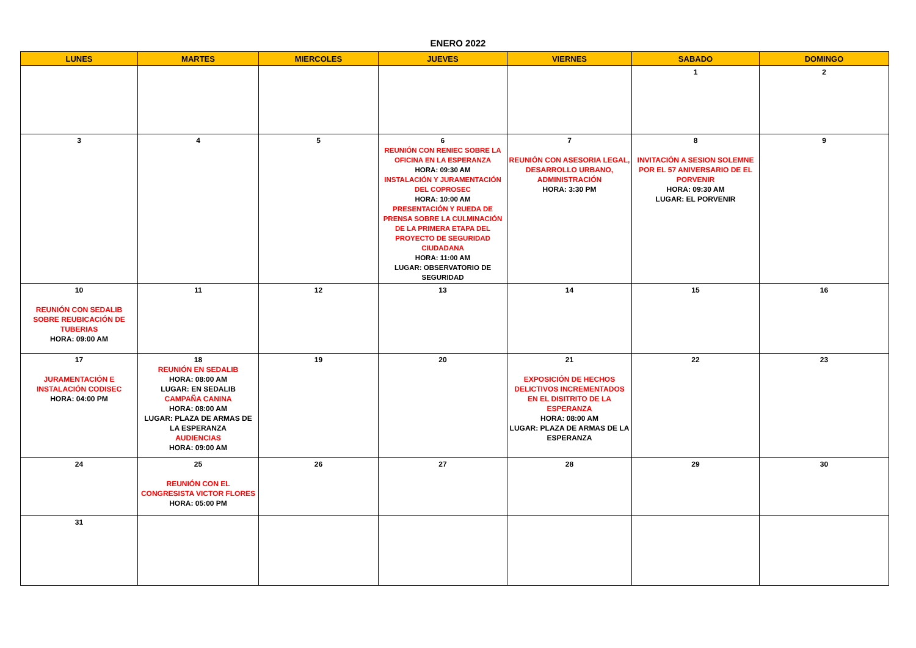ENERO 2022
| LUNES | MARTES | MIERCOLES | JUEVES | VIERNES | SABADO | DOMINGO |
| --- | --- | --- | --- | --- | --- | --- |
| | | | | | 1 | 2 |
| 3 | 4 | 5 | 6 REUNIÓN CON RENIEC SOBRE LA OFICINA EN LA ESPERANZA HORA: 09:30 AM INSTALACIÓN Y JURAMENTACIÓN DEL COPROSEC HORA: 10:00 AM PRESENTACIÓN Y RUEDA DE PRENSA SOBRE LA CULMINACIÓN DE LA PRIMERA ETAPA DEL PROYECTO DE SEGURIDAD CIUDADANA HORA: 11:00 AM LUGAR: OBSERVATORIO DE SEGURIDAD | 7 REUNIÓN CON ASESORIA LEGAL, DESARROLLO URBANO, ADMINISTRACIÓN HORA: 3:30 PM | 8 INVITACIÓN A SESION SOLEMNE POR EL 57 ANIVERSARIO DE EL PORVENIR HORA: 09:30 AM LUGAR: EL PORVENIR | 9 |
| 10 REUNIÓN CON SEDALIB SOBRE REUBICACIÓN DE TUBERIAS HORA: 09:00 AM | 11 | 12 | 13 | 14 | 15 | 16 |
| 17 JURAMENTACIÓN E INSTALACIÓN CODISEC HORA: 04:00 PM | 18 REUNIÓN EN SEDALIB HORA: 08:00 AM LUGAR: EN SEDALIB CAMPAÑA CANINA HORA: 08:00 AM LUGAR: PLAZA DE ARMAS DE LA ESPERANZA AUDIENCIAS HORA: 09:00 AM | 19 | 20 | 21 EXPOSICIÓN DE HECHOS DELICTIVOS INCREMENTADOS EN EL DISITRITO DE LA ESPERANZA HORA: 08:00 AM LUGAR: PLAZA DE ARMAS DE LA ESPERANZA | 22 | 23 |
| 24 | 25 REUNIÓN CON EL CONGRESISTA VICTOR FLORES HORA: 05:00 PM | 26 | 27 | 28 | 29 | 30 |
| 31 | | | | | | |